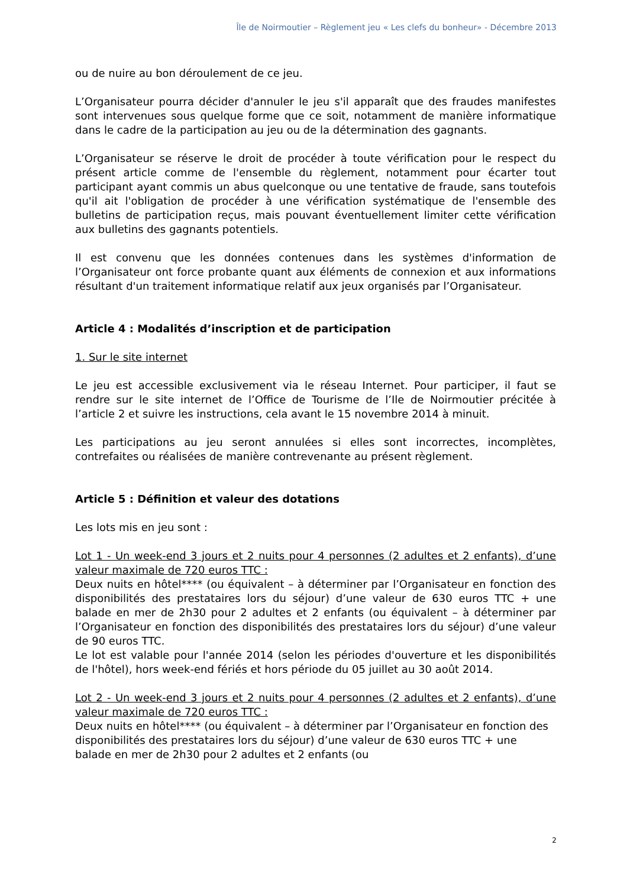Île de Noirmoutier – Règlement jeu « Les clefs du bonheur» - Décembre 2013
ou de nuire au bon déroulement de ce jeu.
L’Organisateur pourra décider d'annuler le jeu s'il apparaît que des fraudes manifestes sont intervenues sous quelque forme que ce soit, notamment de manière informatique dans le cadre de la participation au jeu ou de la détermination des gagnants.
L’Organisateur se réserve le droit de procéder à toute vérification pour le respect du présent article comme de l'ensemble du règlement, notamment pour écarter tout participant ayant commis un abus quelconque ou une tentative de fraude, sans toutefois qu'il ait l'obligation de procéder à une vérification systématique de l'ensemble des bulletins de participation reçus, mais pouvant éventuellement limiter cette vérification aux bulletins des gagnants potentiels.
Il est convenu que les données contenues dans les systèmes d'information de l’Organisateur ont force probante quant aux éléments de connexion et aux informations résultant d'un traitement informatique relatif aux jeux organisés par l’Organisateur.
Article 4 : Modalités d’inscription et de participation
1. Sur le site internet
Le jeu est accessible exclusivement via le réseau Internet. Pour participer, il faut se rendre sur le site internet de l’Office de Tourisme de l’Ile de Noirmoutier précitée à l’article 2 et suivre les instructions, cela avant le 15 novembre 2014 à minuit.
Les participations au jeu seront annulées si elles sont incorrectes, incomplètes, contrefaites ou réalisées de manière contrevenante au présent règlement.
Article 5 : Définition et valeur des dotations
Les lots mis en jeu sont :
Lot 1 - Un week-end 3 jours et 2 nuits pour 4 personnes (2 adultes et 2 enfants), d’une valeur maximale de 720 euros TTC :
Deux nuits en hôtel**** (ou équivalent – à déterminer par l’Organisateur en fonction des disponibilités des prestataires lors du séjour) d’une valeur de 630 euros TTC + une balade en mer de 2h30 pour 2 adultes et 2 enfants (ou équivalent – à déterminer par l’Organisateur en fonction des disponibilités des prestataires lors du séjour) d’une valeur de 90 euros TTC.
Le lot est valable pour l'année 2014 (selon les périodes d'ouverture et les disponibilités de l'hôtel), hors week-end fériés et hors période du 05 juillet au 30 août 2014.
Lot 2 - Un week-end 3 jours et 2 nuits pour 4 personnes (2 adultes et 2 enfants), d’une valeur maximale de 720 euros TTC :
Deux nuits en hôtel**** (ou équivalent – à déterminer par l’Organisateur en fonction des disponibilités des prestataires lors du séjour) d’une valeur de 630 euros TTC + une balade en mer de 2h30 pour 2 adultes et 2 enfants (ou
2